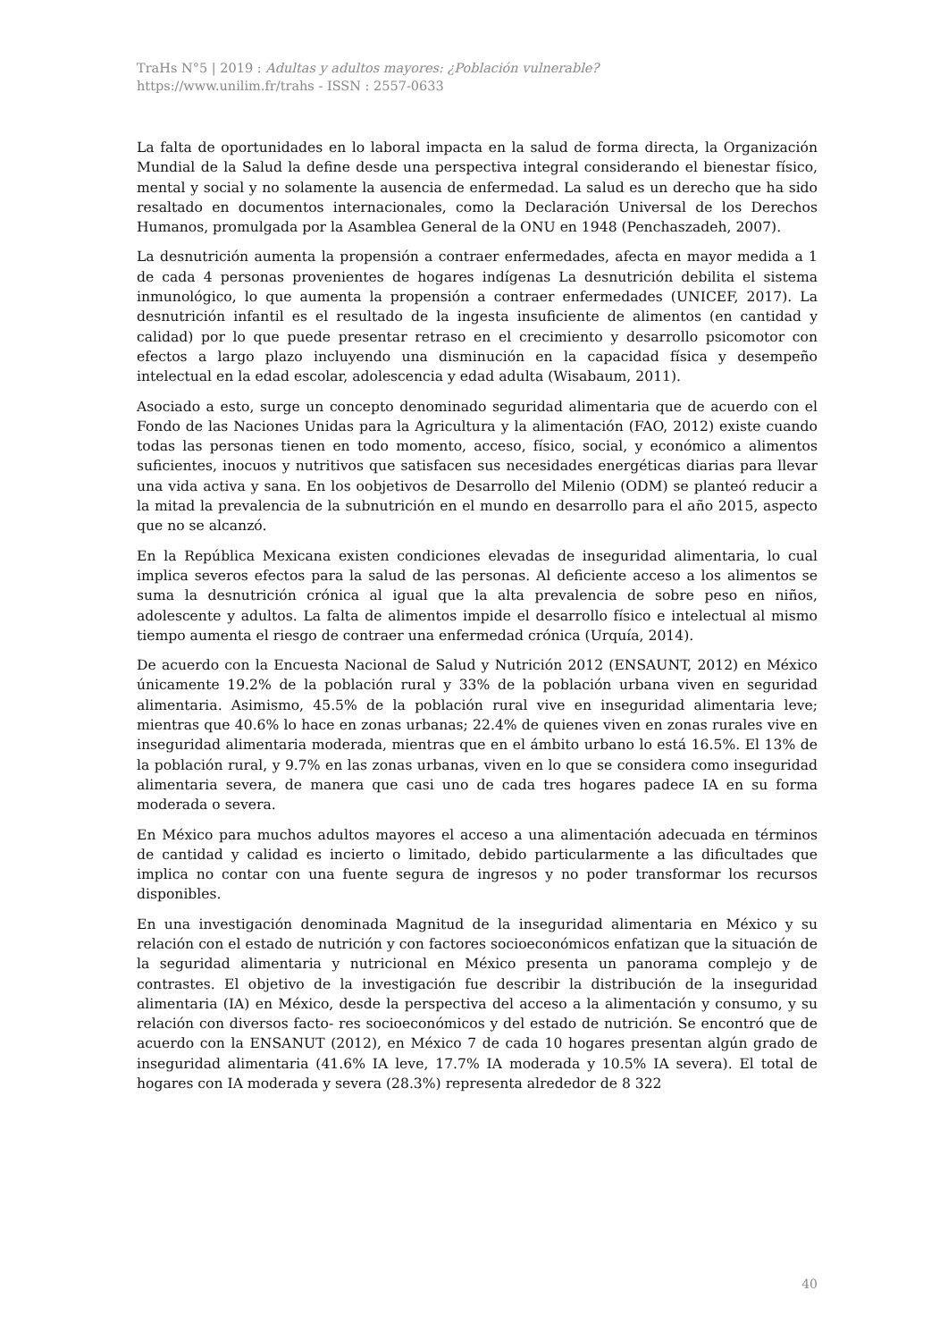TraHs N°5 | 2019 : Adultas y adultos mayores: ¿Población vulnerable?
https://www.unilim.fr/trahs - ISSN : 2557-0633
La falta de oportunidades en lo laboral impacta en la salud de forma directa, la Organización Mundial de la Salud la define desde una perspectiva integral considerando el bienestar físico, mental y social y no solamente la ausencia de enfermedad. La salud es un derecho que ha sido resaltado en documentos internacionales, como la Declaración Universal de los Derechos Humanos, promulgada por la Asamblea General de la ONU en 1948 (Penchaszadeh, 2007).
La desnutrición aumenta la propensión a contraer enfermedades, afecta en mayor medida a 1 de cada 4 personas provenientes de hogares indígenas La desnutrición debilita el sistema inmunológico, lo que aumenta la propensión a contraer enfermedades (UNICEF, 2017). La desnutrición infantil es el resultado de la ingesta insuficiente de alimentos (en cantidad y calidad) por lo que puede presentar retraso en el crecimiento y desarrollo psicomotor con efectos a largo plazo incluyendo una disminución en la capacidad física y desempeño intelectual en la edad escolar, adolescencia y edad adulta (Wisabaum, 2011).
Asociado a esto, surge un concepto denominado seguridad alimentaria que de acuerdo con el Fondo de las Naciones Unidas para la Agricultura y la alimentación (FAO, 2012) existe cuando todas las personas tienen en todo momento, acceso, físico, social, y económico a alimentos suficientes, inocuos y nutritivos que satisfacen sus necesidades energéticas diarias para llevar una vida activa y sana. En los oobjetivos de Desarrollo del Milenio (ODM) se planteó reducir a la mitad la prevalencia de la subnutrición en el mundo en desarrollo para el año 2015, aspecto que no se alcanzó.
En la República Mexicana existen condiciones elevadas de inseguridad alimentaria, lo cual implica severos efectos para la salud de las personas. Al deficiente acceso a los alimentos se suma la desnutrición crónica al igual que la alta prevalencia de sobre peso en niños, adolescente y adultos. La falta de alimentos impide el desarrollo físico e intelectual al mismo tiempo aumenta el riesgo de contraer una enfermedad crónica (Urquía, 2014).
De acuerdo con la Encuesta Nacional de Salud y Nutrición 2012 (ENSAUNT, 2012) en México únicamente 19.2% de la población rural y 33% de la población urbana viven en seguridad alimentaria. Asimismo, 45.5% de la población rural vive en inseguridad alimentaria leve; mientras que 40.6% lo hace en zonas urbanas; 22.4% de quienes viven en zonas rurales vive en inseguridad alimentaria moderada, mientras que en el ámbito urbano lo está 16.5%. El 13% de la población rural, y 9.7% en las zonas urbanas, viven en lo que se considera como inseguridad alimentaria severa, de manera que casi uno de cada tres hogares padece IA en su forma moderada o severa.
En México para muchos adultos mayores el acceso a una alimentación adecuada en términos de cantidad y calidad es incierto o limitado, debido particularmente a las dificultades que implica no contar con una fuente segura de ingresos y no poder transformar los recursos disponibles.
En una investigación denominada Magnitud de la inseguridad alimentaria en México y su relación con el estado de nutrición y con factores socioeconómicos enfatizan que la situación de la seguridad alimentaria y nutricional en México presenta un panorama complejo y de contrastes. El objetivo de la investigación fue describir la distribución de la inseguridad alimentaria (IA) en México, desde la perspectiva del acceso a la alimentación y consumo, y su relación con diversos facto- res socioeconómicos y del estado de nutrición. Se encontró que de acuerdo con la ENSANUT (2012), en México 7 de cada 10 hogares presentan algún grado de inseguridad alimentaria (41.6% IA leve, 17.7% IA moderada y 10.5% IA severa). El total de hogares con IA moderada y severa (28.3%) representa alrededor de 8 322
40